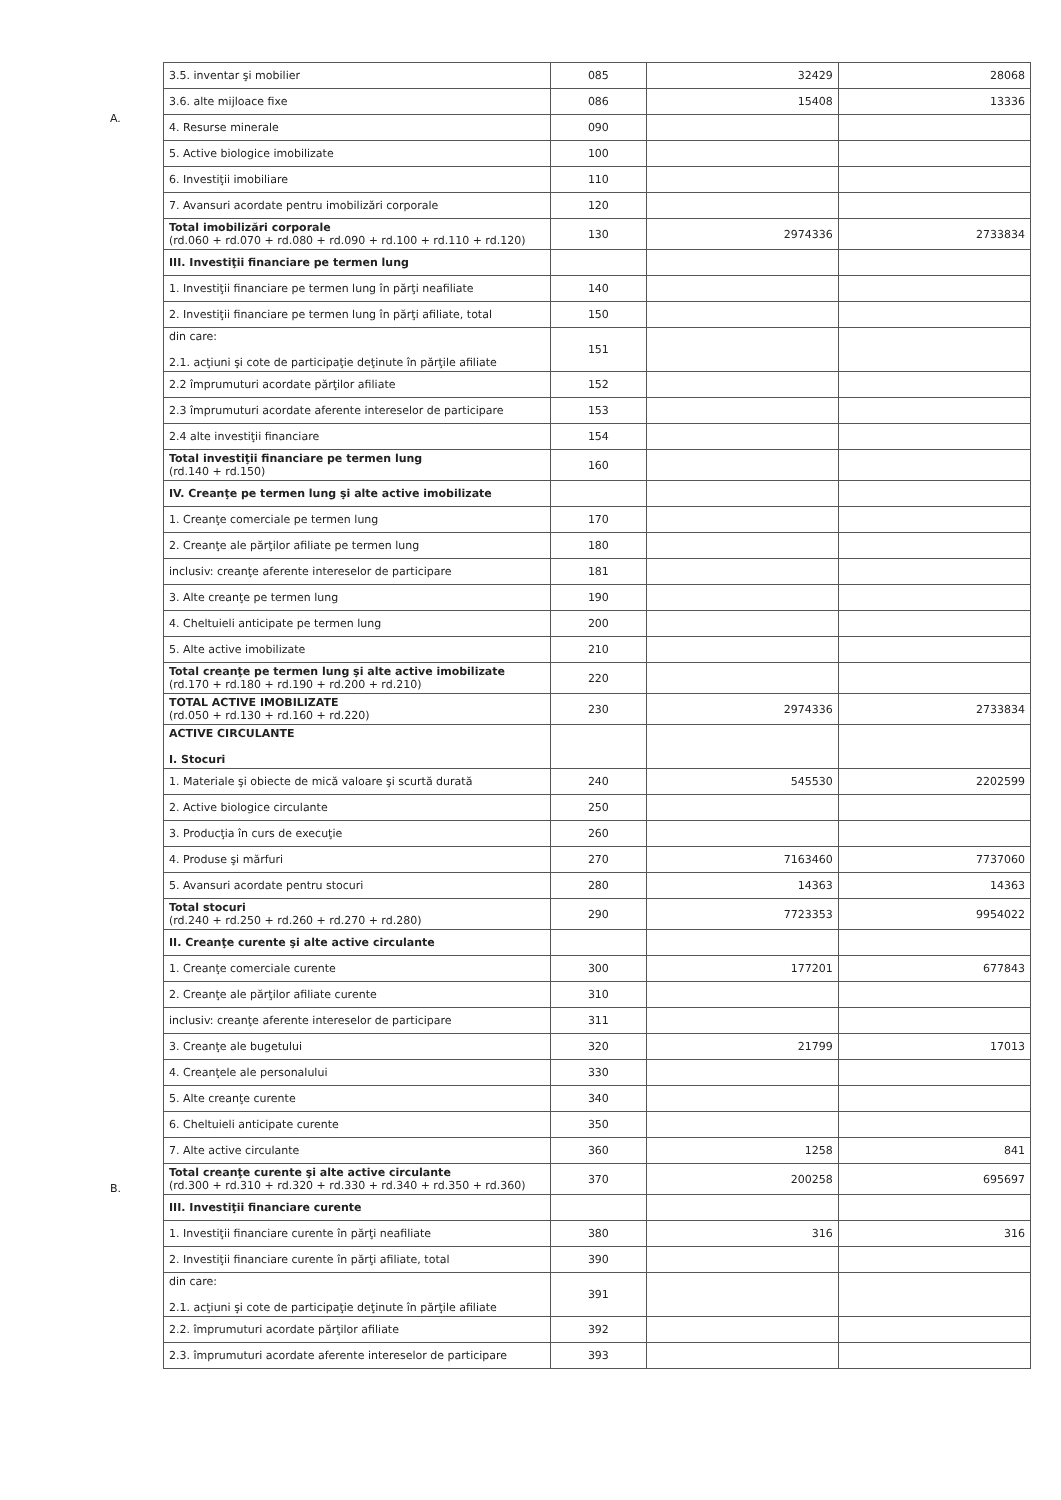A.
B.
| 3.5. inventar şi mobilier | 085 | 32429 | 28068 |
| 3.6. alte mijloace fixe | 086 | 15408 | 13336 |
| 4. Resurse minerale | 090 | | |
| 5. Active biologice imobilizate | 100 | | |
| 6. Investiţii imobiliare | 110 | | |
| 7. Avansuri acordate pentru imobilizări corporale | 120 | | |
| Total imobilizări corporale (rd.060 + rd.070 + rd.080 + rd.090 + rd.100 + rd.110 + rd.120) | 130 | 2974336 | 2733834 |
| III. Investiţii financiare pe termen lung | | | |
| 1. Investiţii financiare pe termen lung în părţi neafiliate | 140 | | |
| 2. Investiţii financiare pe termen lung în părţi afiliate, total | 150 | | |
| din care: 2.1. acţiuni şi cote de participaţie deţinute în părţile afiliate | 151 | | |
| 2.2 împrumuturi acordate părţilor afiliate | 152 | | |
| 2.3 împrumuturi acordate aferente intereselor de participare | 153 | | |
| 2.4 alte investiţii financiare | 154 | | |
| Total investiţii financiare pe termen lung (rd.140 + rd.150) | 160 | | |
| IV. Creanţe pe termen lung şi alte active imobilizate | | | |
| 1. Creanţe comerciale pe termen lung | 170 | | |
| 2. Creanţe ale părţilor afiliate pe termen lung | 180 | | |
| inclusiv: creanţe aferente intereselor de participare | 181 | | |
| 3. Alte creanţe pe termen lung | 190 | | |
| 4. Cheltuieli anticipate pe termen lung | 200 | | |
| 5. Alte active imobilizate | 210 | | |
| Total creanţe pe termen lung şi alte active imobilizate (rd.170 + rd.180 + rd.190 + rd.200 + rd.210) | 220 | | |
| TOTAL ACTIVE IMOBILIZATE (rd.050 + rd.130 + rd.160 + rd.220) | 230 | 2974336 | 2733834 |
| ACTIVE CIRCULANTE I. Stocuri | | | |
| 1. Materiale şi obiecte de mică valoare şi scurtă durată | 240 | 545530 | 2202599 |
| 2. Active biologice circulante | 250 | | |
| 3. Producţia în curs de execuţie | 260 | | |
| 4. Produse şi mărfuri | 270 | 7163460 | 7737060 |
| 5. Avansuri acordate pentru stocuri | 280 | 14363 | 14363 |
| Total stocuri (rd.240 + rd.250 + rd.260 + rd.270 + rd.280) | 290 | 7723353 | 9954022 |
| II. Creanţe curente şi alte active circulante | | | |
| 1. Creanţe comerciale curente | 300 | 177201 | 677843 |
| 2. Creanţe ale părţilor afiliate curente | 310 | | |
| inclusiv: creanţe aferente intereselor de participare | 311 | | |
| 3. Creanţe ale bugetului | 320 | 21799 | 17013 |
| 4. Creanţele ale personalului | 330 | | |
| 5. Alte creanţe curente | 340 | | |
| 6. Cheltuieli anticipate curente | 350 | | |
| 7. Alte active circulante | 360 | 1258 | 841 |
| Total creanţe curente şi alte active circulante (rd.300 + rd.310 + rd.320 + rd.330 + rd.340 + rd.350 + rd.360) | 370 | 200258 | 695697 |
| III. Investiţii financiare curente | | | |
| 1. Investiţii financiare curente în părţi neafiliate | 380 | 316 | 316 |
| 2. Investiţii financiare curente în părţi afiliate, total | 390 | | |
| din care: 2.1. acţiuni şi cote de participaţie deţinute în părţile afiliate | 391 | | |
| 2.2. împrumuturi acordate părţilor afiliate | 392 | | |
| 2.3. împrumuturi acordate aferente intereselor de participare | 393 | | |